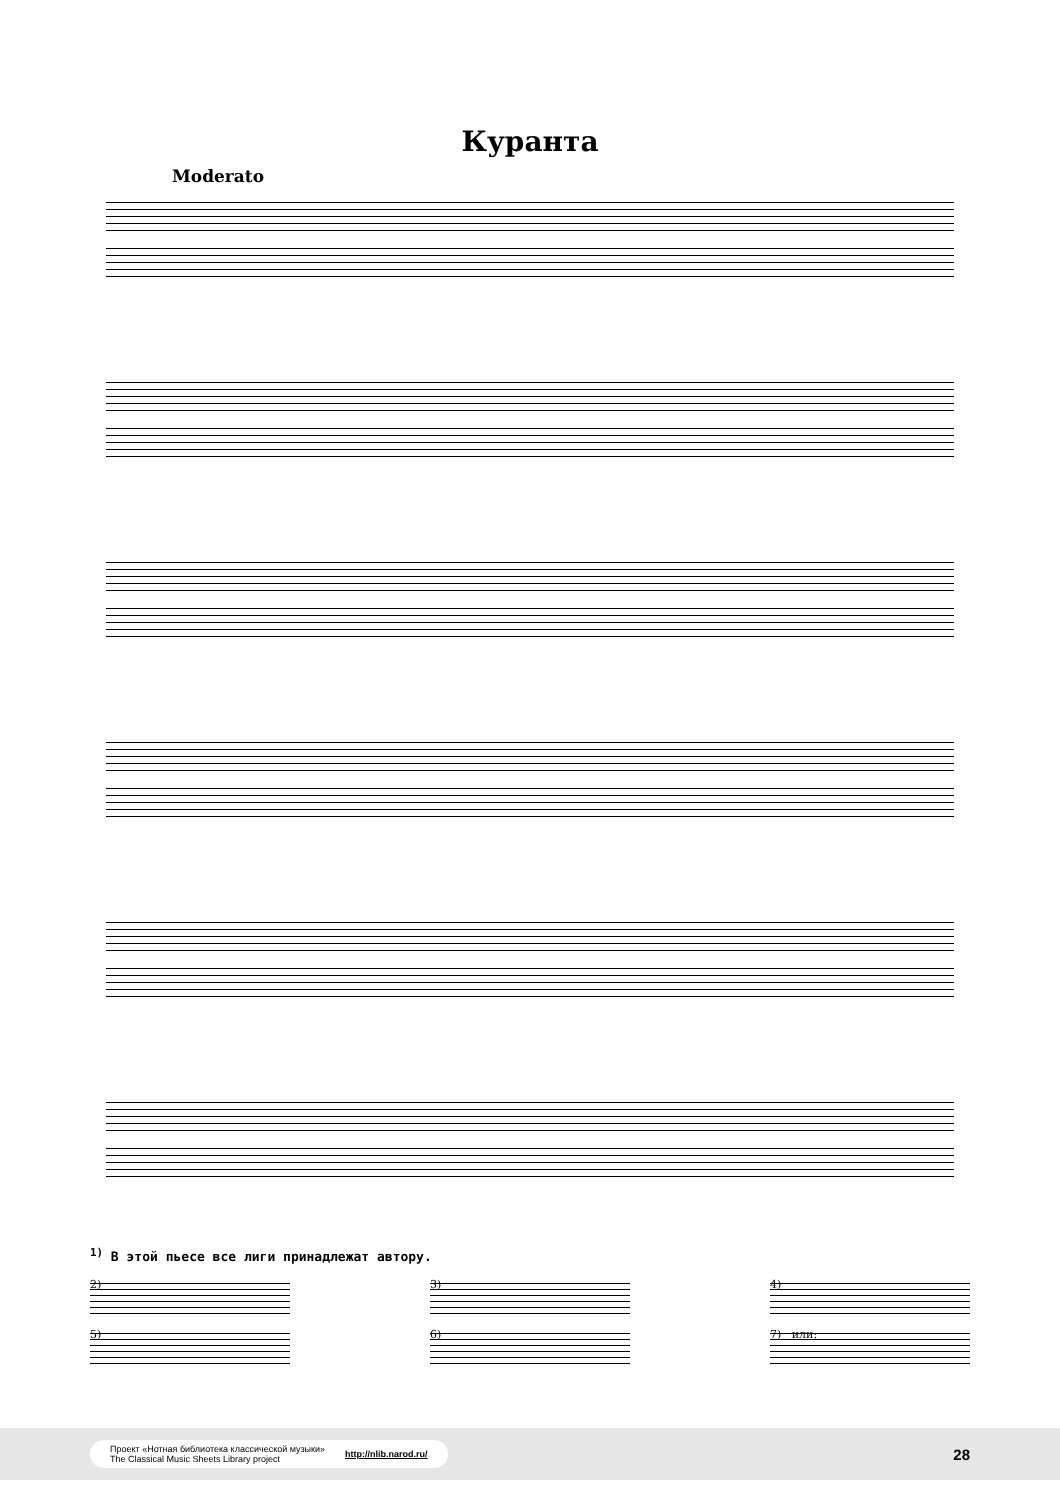Куранта
Moderato
<sup>1)</sup> В этой пьесе все лиги принадлежат автору.
2) 3) 4)
5) 6) 7) или:
Проект «Нотная библиотека классической музыки»
The Classical Music Sheets Library project http://nlib.narod.ru/
28